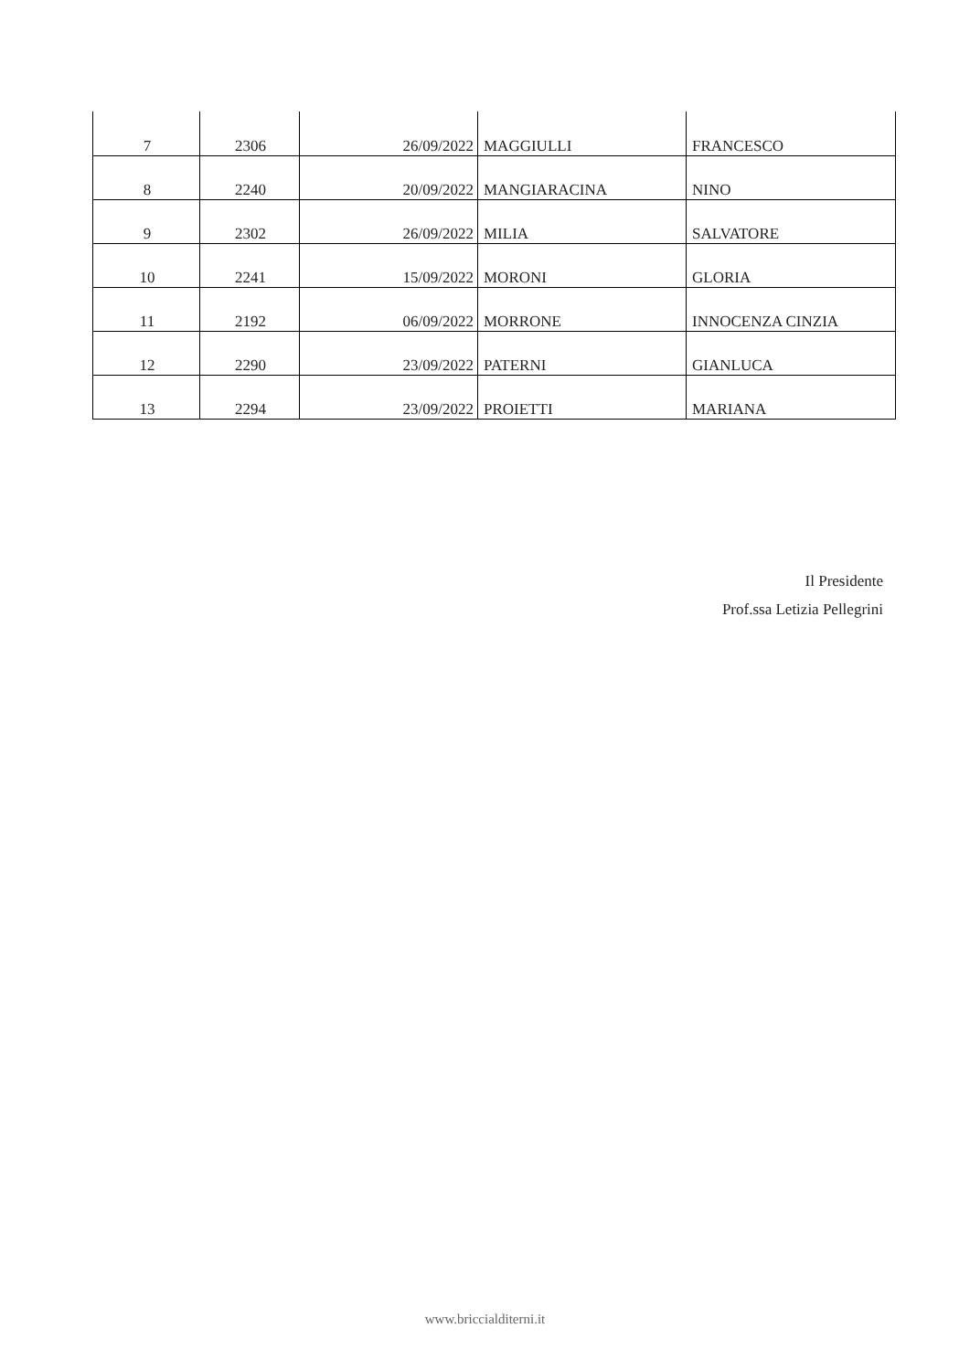| 7 | 2306 | 26/09/2022 | MAGGIULLI | FRANCESCO |
| 8 | 2240 | 20/09/2022 | MANGIARACINA | NINO |
| 9 | 2302 | 26/09/2022 | MILIA | SALVATORE |
| 10 | 2241 | 15/09/2022 | MORONI | GLORIA |
| 11 | 2192 | 06/09/2022 | MORRONE | INNOCENZA CINZIA |
| 12 | 2290 | 23/09/2022 | PATERNI | GIANLUCA |
| 13 | 2294 | 23/09/2022 | PROIETTI | MARIANA |
Il Presidente
Prof.ssa Letizia Pellegrini
www.briccialditerni.it